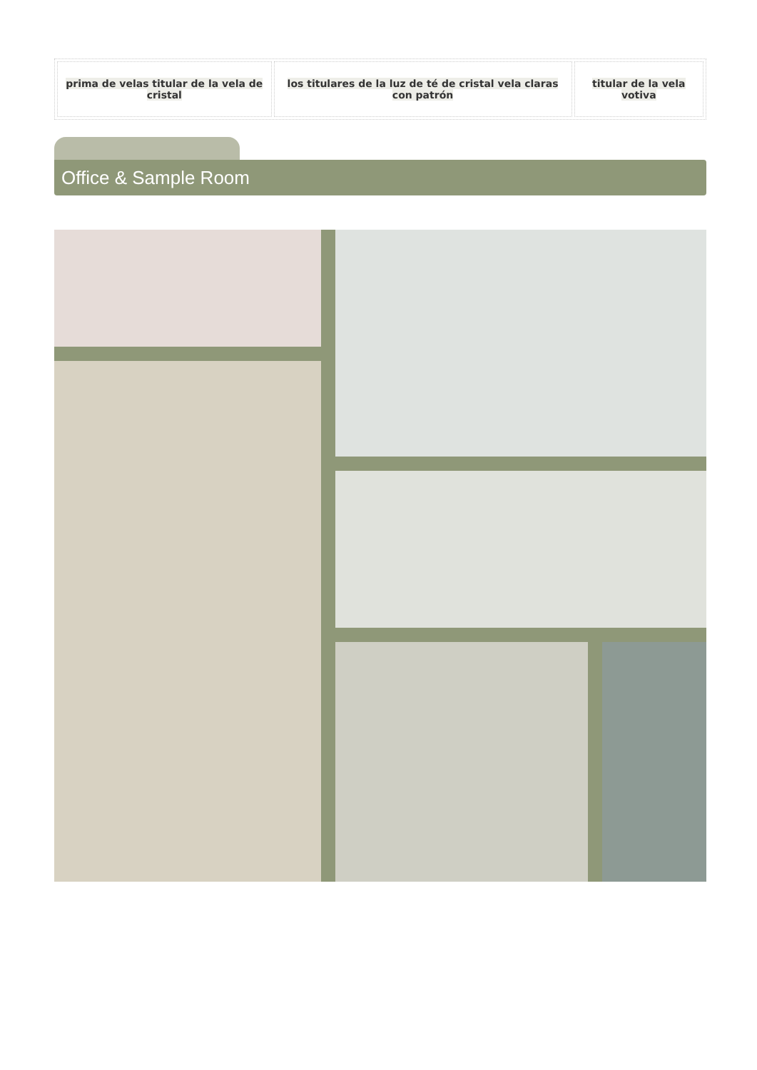| prima de velas titular de la vela de cristal | los titulares de la luz de té de cristal vela claras con patrón | titular de la vela votiva |
Office & Sample Room